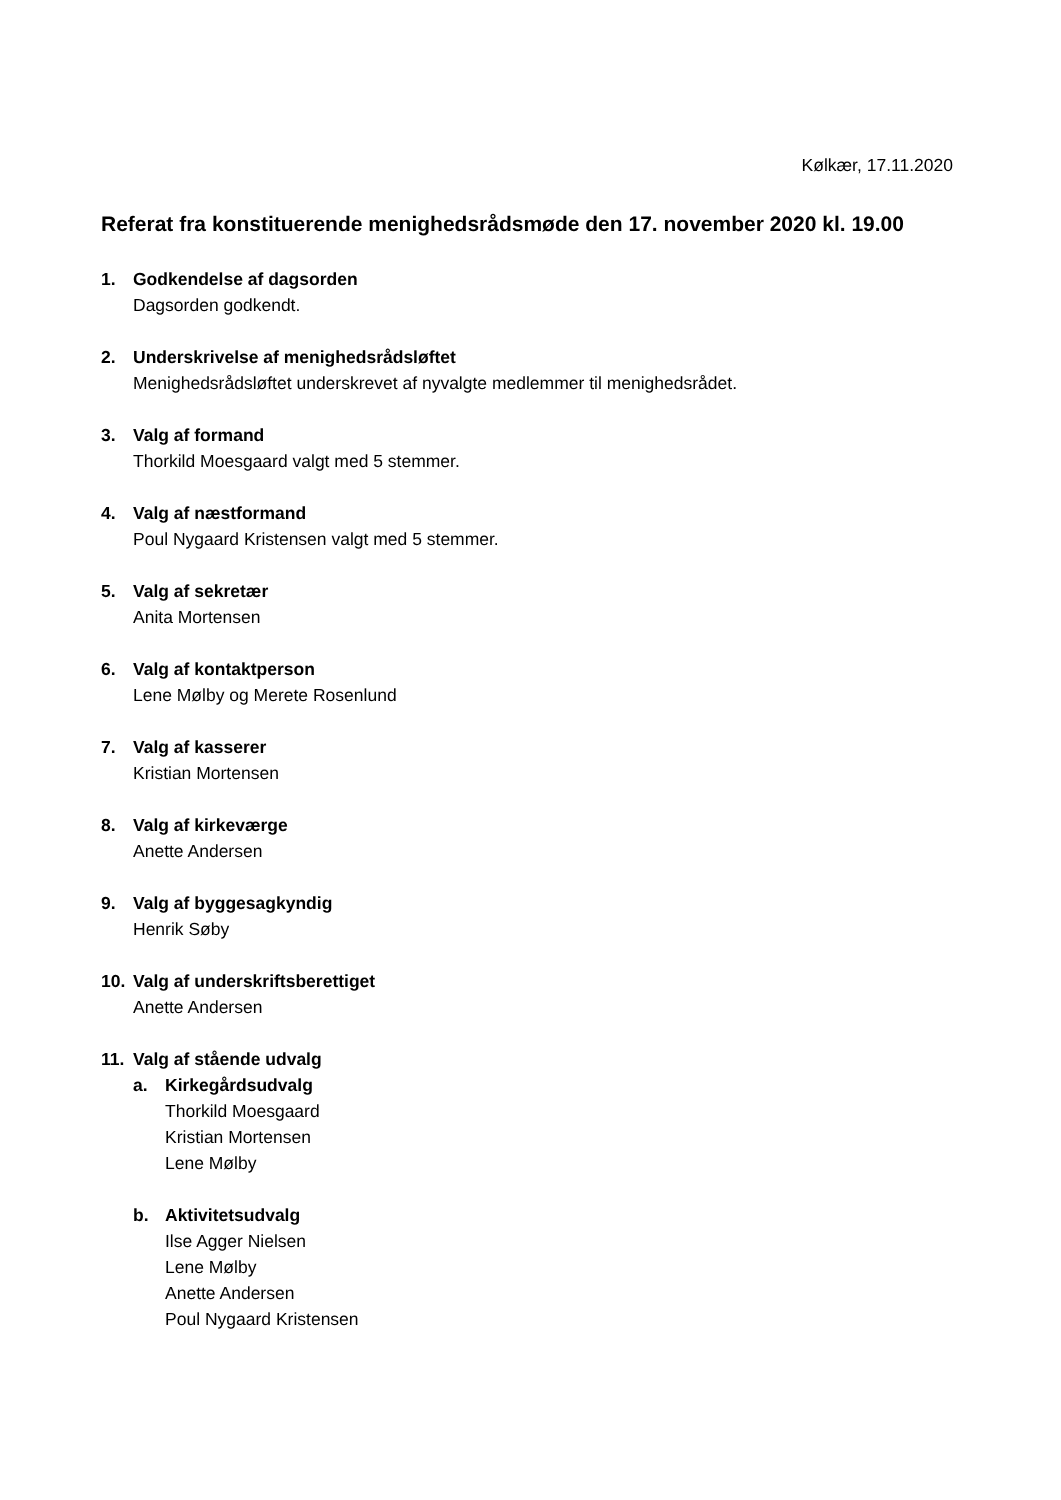Kølkær, 17.11.2020
Referat fra konstituerende menighedsrådsmøde den 17. november 2020 kl. 19.00
1. Godkendelse af dagsorden
Dagsorden godkendt.
2. Underskrivelse af menighedsrådsløftet
Menighedsrådsløftet underskrevet af nyvalgte medlemmer til menighedsrådet.
3. Valg af formand
Thorkild Moesgaard valgt med 5 stemmer.
4. Valg af næstformand
Poul Nygaard Kristensen valgt med 5 stemmer.
5. Valg af sekretær
Anita Mortensen
6. Valg af kontaktperson
Lene Mølby og Merete Rosenlund
7. Valg af kasserer
Kristian Mortensen
8. Valg af kirkeværge
Anette Andersen
9. Valg af byggesagkyndig
Henrik Søby
10. Valg af underskriftsberettiget
Anette Andersen
11. Valg af stående udvalg
a. Kirkegårdsudvalg
Thorkild Moesgaard
Kristian Mortensen
Lene Mølby
b. Aktivitetsudvalg
Ilse Agger Nielsen
Lene Mølby
Anette Andersen
Poul Nygaard Kristensen